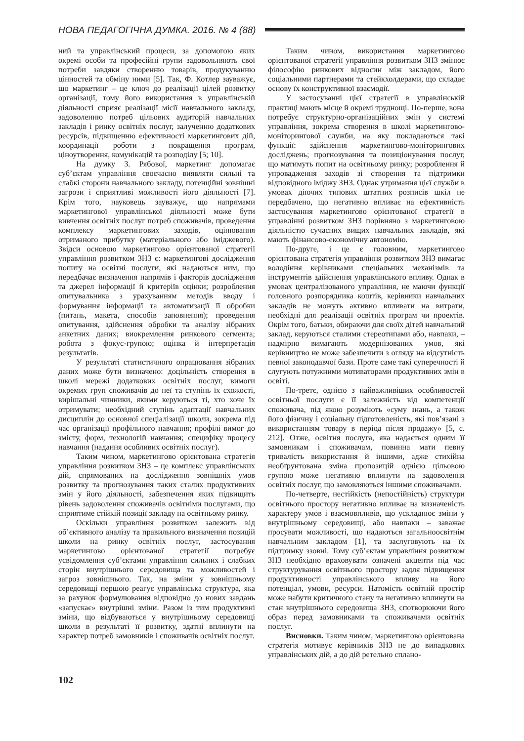НОВА ПЕДАГОГІЧНА ДУМКА. 2016. № 4 (88)
ний та управлінський процеси, за допомогою яких окремі особи та професійні групи задовольняють свої потреби завдяки створенню товарів, продукуванню цінностей та обміну ними [5]. Так, Ф. Котлер зауважує, що маркетинг – це ключ до реалізації цілей розвитку організації, тому його використання в управлінській діяльності сприяє реалізації місії навчального закладу, задоволенню потреб цільових аудиторій навчальних закладів і ринку освітніх послуг, залученню додаткових ресурсів, підвищенню ефективності маркетингових дій, координації роботи з покращення програм, ціноутворення, комунікацій та розподілу [5; 10].
На думку З. Рябової, маркетинг допомагає суб’єктам управління своєчасно виявляти сильні та слабкі сторони навчального закладу, потенційні зовнішні загрози і сприятливі можливості його діяльності [7]. Крім того, науковець зауважує, що напрямами маркетингової управлінської діяльності може бути вивчення освітніх послуг потреб споживачів, проведення комплексу маркетингових заходів, оцінювання отриманого прибутку (матеріального або іміджевого). Звідси основою маркетингово орієнтованої стратегії управління розвитком ЗНЗ є: маркетингові дослідження попиту на освітні послуги, які надаються ним, що передбачає визначення напрямів і факторів дослідження та джерел інформації й критеріїв оцінки; розроблення опитувальника з урахуванням методів вводу і формування інформації та автоматизації її обробки (питань, макета, способів заповнення); проведення опитування, здійснення обробки та аналізу зібраних анкетних даних; виокремлення ринкового сегмента; робота з фокус-групою; оцінка й інтерпретація результатів.
У результаті статистичного опрацювання зібраних даних може бути визначено: доцільність створення в школі мережі додаткових освітніх послуг, вимоги окремих груп споживачів до неї та ступінь їх схожості, вирішальні чинники, якими керуються ті, хто хоче їх отримувати; необхідний ступінь адаптації навчальних дисциплін до основної спеціалізації школи, зокрема під час організації профільного навчання; профілі вимог до змісту, форм, технологій навчання; специфіку процесу навчання (надання особливих освітніх послуг).
Таким чином, маркетингово орієнтована стратегія управління розвитком ЗНЗ – це комплекс управлінських дій, спрямованих на дослідження зовнішніх умов розвитку та прогнозування таких сталих продуктивних змін у його діяльності, забезпечення яких підвищить рівень задоволення споживачів освітніми послугами, що сприятиме стійкій позиції закладу на освітньому ринку.
Оскільки управління розвитком залежить від об’єктивного аналізу та правильного визначення позицій школи на ринку освітніх послуг, застосування маркетингово орієнтованої стратегії потребує усвідомлення суб’єктами управління сильних і слабких сторін внутрішнього середовища та можливостей і загроз зовнішнього. Так, на зміни у зовнішньому середовищі першою реагує управлінська структура, яка за рахунок формулювання відповідно до нових завдань «запускає» внутрішні зміни. Разом із тим продуктивні зміни, що відбуваються у внутрішньому середовищі школи в результаті її розвитку, здатні вплинути на характер потреб замовників і споживачів освітніх послуг.
Таким чином, використання маркетингово орієнтованої стратегії управління розвитком ЗНЗ змінює філософію ринкових відносин між закладом, його соціальними партнерами та стейкхолдерами, що складає основу їх конструктивної взаємодії.
У застосуванні цієї стратегії в управлінській практиці мають місце й окремі труднощі. По-перше, вона потребує структурно-організаційних змін у системі управління, зокрема створення в школі маркетингово-моніторингової служби, на яку покладаються такі функції: здійснення маркетингово-моніторингових досліджень; прогнозування та позиціонування послуг, що матимуть попит на освітньому ринку; розроблення й упровадження заходів зі створення та підтримки відповідного іміджу ЗНЗ. Однак утримання цієї служби в умовах діючих типових штатних розписів шкіл не передбачено, що негативно впливає на ефективність застосування маркетингово орієнтованої стратегії в управлінні розвитком ЗНЗ порівняно з маркетинговою діяльністю сучасних вищих навчальних закладів, які мають фінансово-економічну автономію.
По-друге, і це є головним, маркетингово орієнтована стратегія управління розвитком ЗНЗ вимагає володіння керівниками спеціальних механізмів та інструментів здійснення управлінського впливу. Однак в умовах централізованого управління, не маючи функції головного розпорядника коштів, керівники навчальних закладів не можуть активно впливати на витрати, необхідні для реалізації освітніх програм чи проектів. Окрім того, батьки, обираючи для своїх дітей навчальний заклад, керуються сталими стереотипами або, навпаки, – надмірно вимагають модернізованих умов, які керівництво не може забезпечити з огляду на відсутність певної законодавчої бази. Проте саме такі суперечності й слугують потужними мотиваторами продуктивних змін в освіті.
По-третє, однією з найважливіших особливостей освітньої послуги є її залежність від компетенції споживача, під якою розуміють «суму знань, а також його фізичну і соціальну підготовленість, які пов’язані з використанням товару в період після продажу» [5, с. 212]. Отже, освітня послуга, яка надається одним її замовникам і споживачам, повинна мати певну тривалість використання й іншими, адже стихійна необґрунтована зміна пропозицій однією цільовою групою може негативно вплинути на задоволення освітніх послуг, що замовляються іншими споживачами.
По-четверте, нестійкість (непостійність) структури освітнього простору негативно впливає на визначеність характеру умов і взаємовпливів, що ускладнює зміни у внутрішньому середовищі, або навпаки – заважає просувати можливості, що надаються загальноосвітнім навчальним закладом [1], та заслуговують на їх підтримку ззовні. Тому суб’єктам управління розвитком ЗНЗ необхідно враховувати означені акценти під час структурування освітнього простору задля підвищення продуктивності управлінського впливу на його потенціал, умови, ресурси. Натомість освітній простір може набути критичного стану та негативно вплинути на стан внутрішнього середовища ЗНЗ, спотворюючи його образ перед замовниками та споживачами освітніх послуг.
Висновки. Таким чином, маркетингово орієнтована стратегія мотивує керівників ЗНЗ не до випадкових управлінських дій, а до дій ретельно сплано-
102